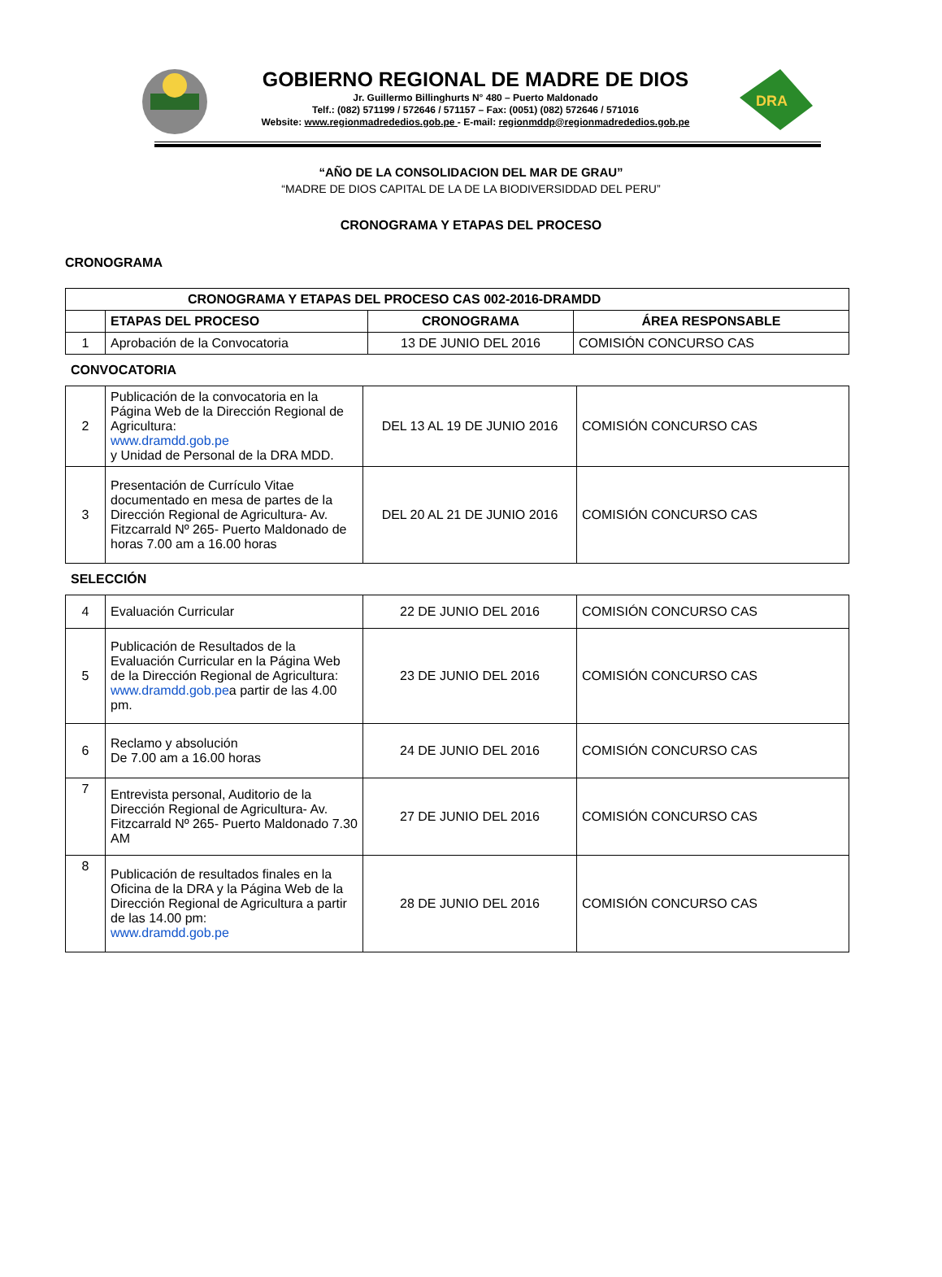GOBIERNO REGIONAL DE MADRE DE DIOS
Jr. Guillermo Billinghurts N° 480 – Puerto Maldonado
Telf.: (082) 571199 / 572646 / 571157 – Fax: (0051) (082) 572646 / 571016
Website: www.regionmadrededios.gob.pe - E-mail: regionmddp@regionmadrededios.gob.pe
DRA
“AÑO DE LA CONSOLIDACION DEL MAR DE GRAU”
“MADRE DE DIOS CAPITAL DE LA DE LA BIODIVERSIDDAD DEL PERU”
CRONOGRAMA Y ETAPAS DEL PROCESO
CRONOGRAMA
| CRONOGRAMA Y ETAPAS DEL PROCESO CAS 002-2016-DRAMDD | | | |
| --- | --- | --- | --- |
| | ETAPAS DEL PROCESO | CRONOGRAMA | ÁREA RESPONSABLE |
| 1 | Aprobación de la Convocatoria | 13 DE JUNIO DEL 2016 | COMISIÓN CONCURSO CAS |
CONVOCATORIA
| 2 | Publicación de la convocatoria en la Página Web de la Dirección Regional de Agricultura: www.dramdd.gob.pe y Unidad de Personal de la DRA MDD. | DEL 13 AL 19 DE JUNIO 2016 | COMISIÓN CONCURSO CAS |
| 3 | Presentación de Currículo Vitae documentado en mesa de partes de la Dirección Regional de Agricultura- Av. Fitzcarrald Nº 265- Puerto Maldonado de horas 7.00 am a 16.00 horas | DEL 20 AL 21 DE JUNIO 2016 | COMISIÓN CONCURSO CAS |
SELECCIÓN
| 4 | Evaluación Curricular | 22 DE JUNIO DEL 2016 | COMISIÓN CONCURSO CAS |
| 5 | Publicación de Resultados de la Evaluación Curricular en la Página Web de la Dirección Regional de Agricultura: www.dramdd.gob.pe a partir de las 4.00 pm. | 23 DE JUNIO DEL 2016 | COMISIÓN CONCURSO CAS |
| 6 | Reclamo y absolución De 7.00 am a 16.00 horas | 24 DE JUNIO DEL 2016 | COMISIÓN CONCURSO CAS |
| 7 | Entrevista personal, Auditorio de la Dirección Regional de Agricultura- Av. Fitzcarrald Nº 265- Puerto Maldonado 7.30 AM | 27 DE JUNIO DEL 2016 | COMISIÓN CONCURSO CAS |
| 8 | Publicación de resultados finales en la Oficina de la DRA y la Página Web de la Dirección Regional de Agricultura a partir de las 14.00 pm: www.dramdd.gob.pe | 28 DE JUNIO DEL 2016 | COMISIÓN CONCURSO CAS |